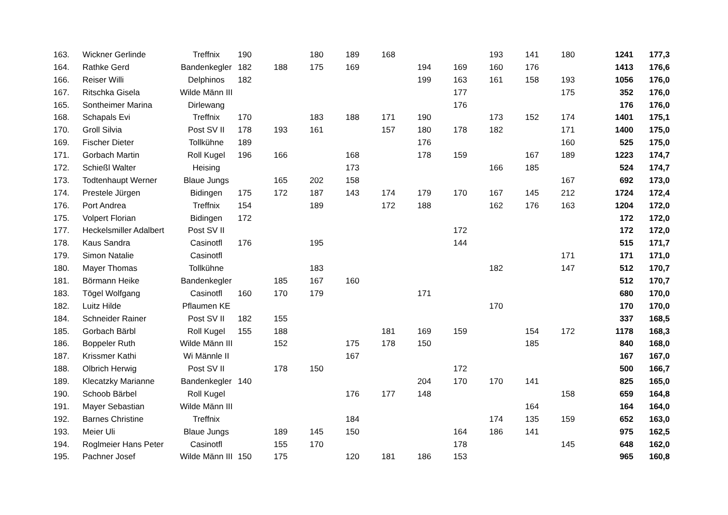| 163. | Wickner Gerlinde | Treffnix | 190 | | 180 | 189 | 168 | | | 193 | 141 | 180 | 1241 | 177,3 |
| 164. | Rathke Gerd | Bandenkegler | 182 | 188 | 175 | 169 | | 194 | 169 | 160 | 176 | | 1413 | 176,6 |
| 166. | Reiser Willi | Delphinos | 182 | | | | | 199 | 163 | 161 | 158 | 193 | 1056 | 176,0 |
| 167. | Ritschka Gisela | Wilde Männ III | | | | | | | 177 | | | 175 | 352 | 176,0 |
| 165. | Sontheimer Marina | Dirlewang | | | | | | | 176 | | | | 176 | 176,0 |
| 168. | Schapals Evi | Treffnix | 170 | | 183 | 188 | 171 | 190 | | 173 | 152 | 174 | 1401 | 175,1 |
| 170. | Groll Silvia | Post SV II | 178 | 193 | 161 | | 157 | 180 | 178 | 182 | | 171 | 1400 | 175,0 |
| 169. | Fischer Dieter | Tollkühne | 189 | | | | | 176 | | | | 160 | 525 | 175,0 |
| 171. | Gorbach Martin | Roll Kugel | 196 | 166 | | 168 | | 178 | 159 | | 167 | 189 | 1223 | 174,7 |
| 172. | Schießl Walter | Heising | | | | 173 | | | | 166 | 185 | | 524 | 174,7 |
| 173. | Todtenhaupt Werner | Blaue Jungs | | 165 | 202 | 158 | | | | | | 167 | 692 | 173,0 |
| 174. | Prestele Jürgen | Bidingen | 175 | 172 | 187 | 143 | 174 | 179 | 170 | 167 | 145 | 212 | 1724 | 172,4 |
| 176. | Port Andrea | Treffnix | 154 | | 189 | | 172 | 188 | | 162 | 176 | 163 | 1204 | 172,0 |
| 175. | Volpert Florian | Bidingen | 172 | | | | | | | | | | 172 | 172,0 |
| 177. | Heckelsmiller Adalbert | Post SV II | | | | | | | 172 | | | | 172 | 172,0 |
| 178. | Kaus Sandra | Casinotfl | 176 | | 195 | | | | 144 | | | | 515 | 171,7 |
| 179. | Simon Natalie | Casinotfl | | | | | | | | | | 171 | 171 | 171,0 |
| 180. | Mayer Thomas | Tollkühne | | | 183 | | | | | 182 | | 147 | 512 | 170,7 |
| 181. | Börmann Heike | Bandenkegler | | 185 | 167 | 160 | | | | | | | 512 | 170,7 |
| 183. | Tögel Wolfgang | Casinotfl | 160 | 170 | 179 | | | 171 | | | | | 680 | 170,0 |
| 182. | Luitz Hilde | Pflaumen KE | | | | | | | | 170 | | | 170 | 170,0 |
| 184. | Schneider Rainer | Post SV II | 182 | 155 | | | | | | | | | 337 | 168,5 |
| 185. | Gorbach Bärbl | Roll Kugel | 155 | 188 | | | 181 | 169 | 159 | | 154 | 172 | 1178 | 168,3 |
| 186. | Boppeler Ruth | Wilde Männ III | | 152 | | 175 | 178 | 150 | | | 185 | | 840 | 168,0 |
| 187. | Krissmer Kathi | Wi Männle II | | | | 167 | | | | | | | 167 | 167,0 |
| 188. | Olbrich Herwig | Post SV II | | 178 | 150 | | | | 172 | | | | 500 | 166,7 |
| 189. | Klecatzky Marianne | Bandenkegler | 140 | | | | | 204 | 170 | 170 | 141 | | 825 | 165,0 |
| 190. | Schoob Bärbel | Roll Kugel | | | | 176 | 177 | 148 | | | | 158 | 659 | 164,8 |
| 191. | Mayer Sebastian | Wilde Männ III | | | | | | | | | 164 | | 164 | 164,0 |
| 192. | Barnes Christine | Treffnix | | | | 184 | | | | 174 | 135 | 159 | 652 | 163,0 |
| 193. | Meier Uli | Blaue Jungs | | 189 | 145 | 150 | | | 164 | 186 | 141 | | 975 | 162,5 |
| 194. | Roglmeier Hans Peter | Casinotfl | | 155 | 170 | | | | 178 | | | 145 | 648 | 162,0 |
| 195. | Pachner Josef | Wilde Männ III | 150 | 175 | | 120 | 181 | 186 | 153 | | | | 965 | 160,8 |